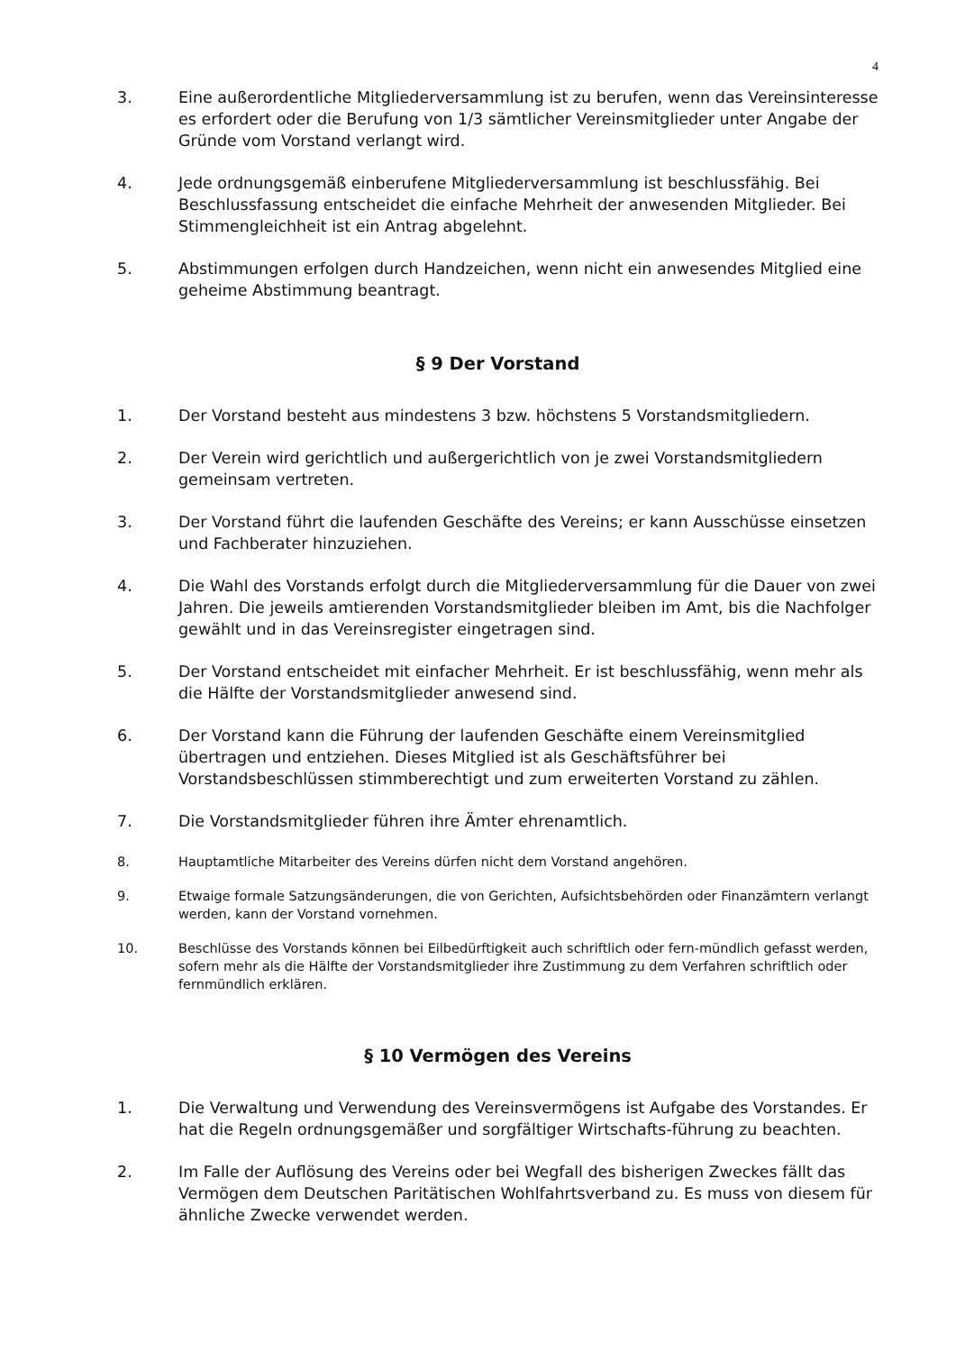4
3. Eine außerordentliche Mitgliederversammlung ist zu berufen, wenn das Vereinsinteresse es erfordert oder die Berufung von 1/3 sämtlicher Vereinsmitglieder unter Angabe der Gründe vom Vorstand verlangt wird.
4. Jede ordnungsgemäß einberufene Mitgliederversammlung ist beschlussfähig. Bei Beschlussfassung entscheidet die einfache Mehrheit der anwesenden Mitglieder. Bei Stimmengleichheit ist ein Antrag abgelehnt.
5. Abstimmungen erfolgen durch Handzeichen, wenn nicht ein anwesendes Mitglied eine geheime Abstimmung beantragt.
§ 9 Der Vorstand
1. Der Vorstand besteht aus mindestens 3 bzw. höchstens 5 Vorstandsmitgliedern.
2. Der Verein wird gerichtlich und außergerichtlich von je zwei Vorstandsmitgliedern gemeinsam vertreten.
3. Der Vorstand führt die laufenden Geschäfte des Vereins; er kann Ausschüsse einsetzen und Fachberater hinzuziehen.
4. Die Wahl des Vorstands erfolgt durch die Mitgliederversammlung für die Dauer von zwei Jahren. Die jeweils amtierenden Vorstandsmitglieder bleiben im Amt, bis die Nachfolger gewählt und in das Vereinsregister eingetragen sind.
5. Der Vorstand entscheidet mit einfacher Mehrheit. Er ist beschlussfähig, wenn mehr als die Hälfte der Vorstandsmitglieder anwesend sind.
6. Der Vorstand kann die Führung der laufenden Geschäfte einem Vereinsmitglied übertragen und entziehen. Dieses Mitglied ist als Geschäftsführer bei Vorstandsbeschlüssen stimmberechtigt und zum erweiterten Vorstand zu zählen.
7. Die Vorstandsmitglieder führen ihre Ämter ehrenamtlich.
8. Hauptamtliche Mitarbeiter des Vereins dürfen nicht dem Vorstand angehören.
9. Etwaige formale Satzungsänderungen, die von Gerichten, Aufsichtsbehörden oder Finanzämtern verlangt werden, kann der Vorstand vornehmen.
10. Beschlüsse des Vorstands können bei Eilbedürftigkeit auch schriftlich oder fern-mündlich gefasst werden, sofern mehr als die Hälfte der Vorstandsmitglieder ihre Zustimmung zu dem Verfahren schriftlich oder fernmündlich erklären.
§ 10 Vermögen des Vereins
1. Die Verwaltung und Verwendung des Vereinsvermögens ist Aufgabe des Vorstandes. Er hat die Regeln ordnungsgemäßer und sorgfältiger Wirtschafts-führung zu beachten.
2. Im Falle der Auflösung des Vereins oder bei Wegfall des bisherigen Zweckes fällt das Vermögen dem Deutschen Paritätischen Wohlfahrtsverband zu. Es muss von diesem für ähnliche Zwecke verwendet werden.